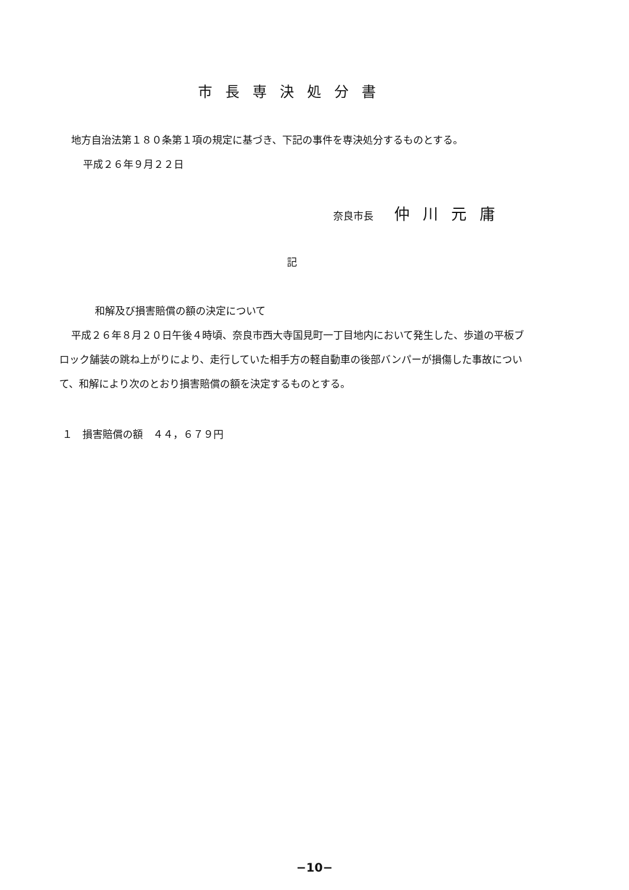市長専決処分書
地方自治法第１８０条第１項の規定に基づき、下記の事件を専決処分するものとする。
平成２６年９月２２日
奈良市長 仲川元庸
記
和解及び損害賠償の額の決定について
平成２６年８月２０日午後４時頃、奈良市西大寺国見町一丁目地内において発生した、歩道の平板ブロック舗装の跳ね上がりにより、走行していた相手方の軽自動車の後部バンパーが損傷した事故について、和解により次のとおり損害賠償の額を決定するものとする。
１　損害賠償の額　４４，６７９円
−10−